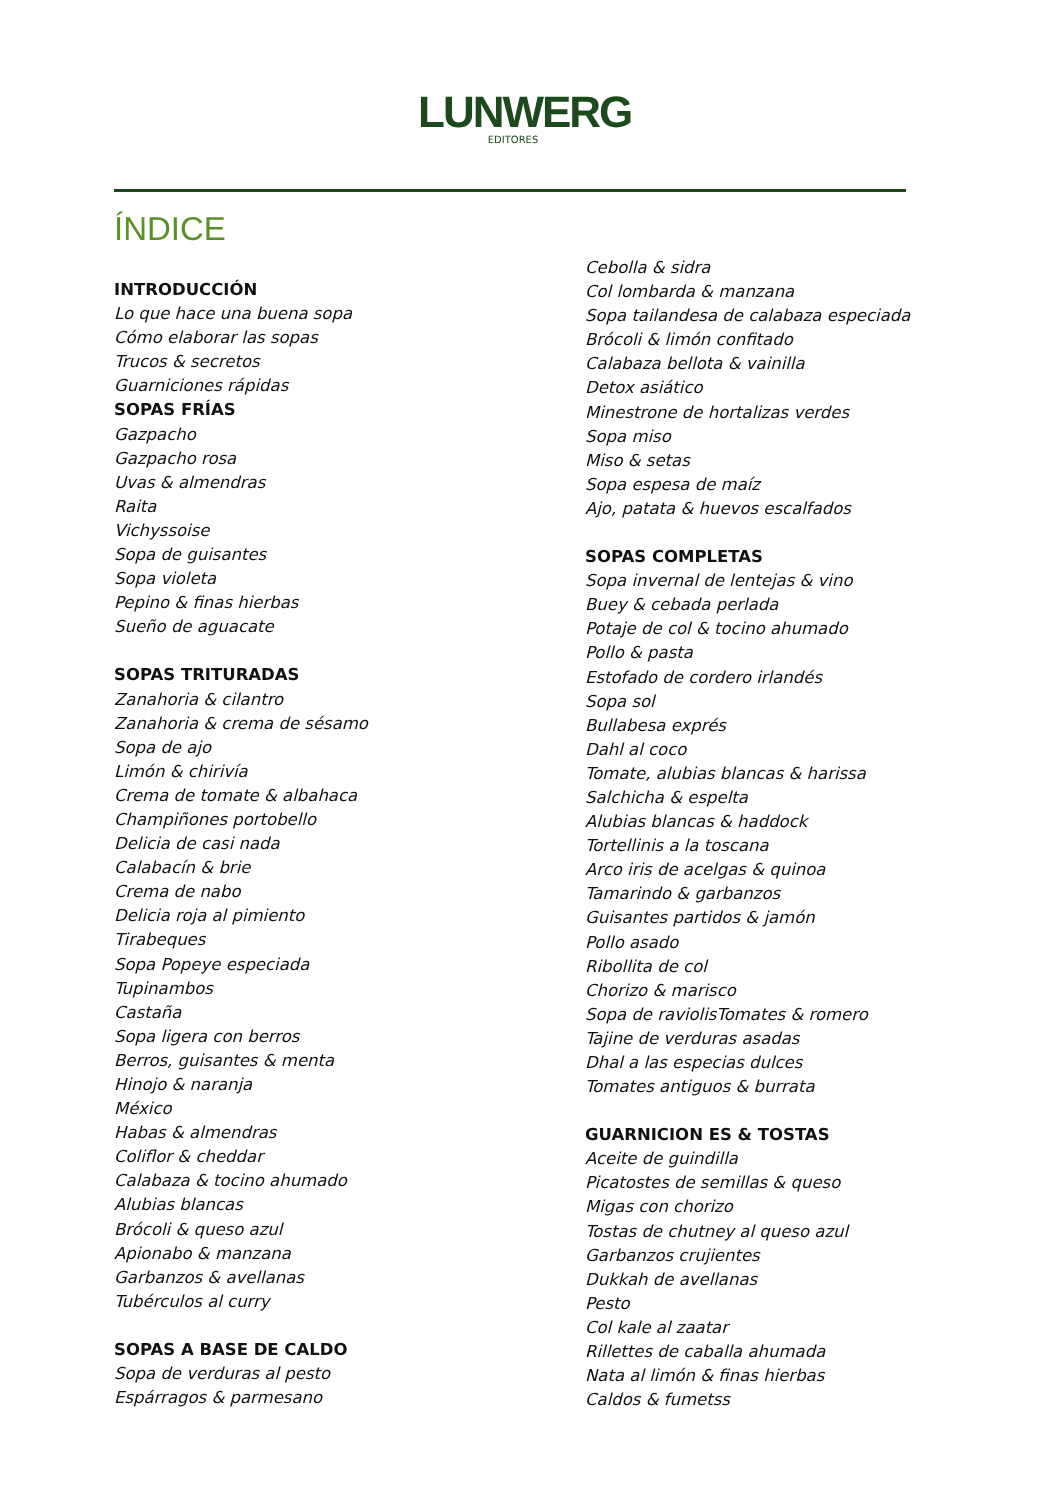LUNWERG
EDITORES
ÍNDICE
INTRODUCCIÓN
Lo que hace una buena sopa
Cómo elaborar las sopas
Trucos & secretos
Guarniciones rápidas
SOPAS FRÍAS
Gazpacho
Gazpacho rosa
Uvas & almendras
Raita
Vichyssoise
Sopa de guisantes
Sopa violeta
Pepino & finas hierbas
Sueño de aguacate
SOPAS TRITURADAS
Zanahoria & cilantro
Zanahoria & crema de sésamo
Sopa de ajo
Limón & chirivía
Crema de tomate & albahaca
Champiñones portobello
Delicia de casi nada
Calabacín & brie
Crema de nabo
Delicia roja al pimiento
Tirabeques
Sopa Popeye especiada
Tupinambos
Castaña
Sopa ligera con berros
Berros, guisantes & menta
Hinojo & naranja
México
Habas & almendras
Coliflor & cheddar
Calabaza & tocino ahumado
Alubias blancas
Brócoli & queso azul
Apionabo & manzana
Garbanzos & avellanas
Tubérculos al curry
SOPAS A BASE DE CALDO
Sopa de verduras al pesto
Espárragos & parmesano
Cebolla & sidra
Col lombarda & manzana
Sopa tailandesa de calabaza especiada
Brócoli & limón confitado
Calabaza bellota & vainilla
Detox asiático
Minestrone de hortalizas verdes
Sopa miso
Miso & setas
Sopa espesa de maíz
Ajo, patata & huevos escalfados
SOPAS COMPLETAS
Sopa invernal de lentejas & vino
Buey & cebada perlada
Potaje de col & tocino ahumado
Pollo & pasta
Estofado de cordero irlandés
Sopa sol
Bullabesa exprés
Dahl al coco
Tomate, alubias blancas & harissa
Salchicha & espelta
Alubias blancas & haddock
Tortellinis a la toscana
Arco iris de acelgas & quinoa
Tamarindo & garbanzos
Guisantes partidos & jamón
Pollo asado
Ribollita de col
Chorizo & marisco
Sopa de raviolisTomates & romero
Tajine de verduras asadas
Dhal a las especias dulces
Tomates antiguos & burrata
GUARNICION ES & TOSTAS
Aceite de guindilla
Picatostes de semillas & queso
Migas con chorizo
Tostas de chutney al queso azul
Garbanzos crujientes
Dukkah de avellanas
Pesto
Col kale al zaatar
Rillettes de caballa ahumada
Nata al limón & finas hierbas
Caldos & fumetss